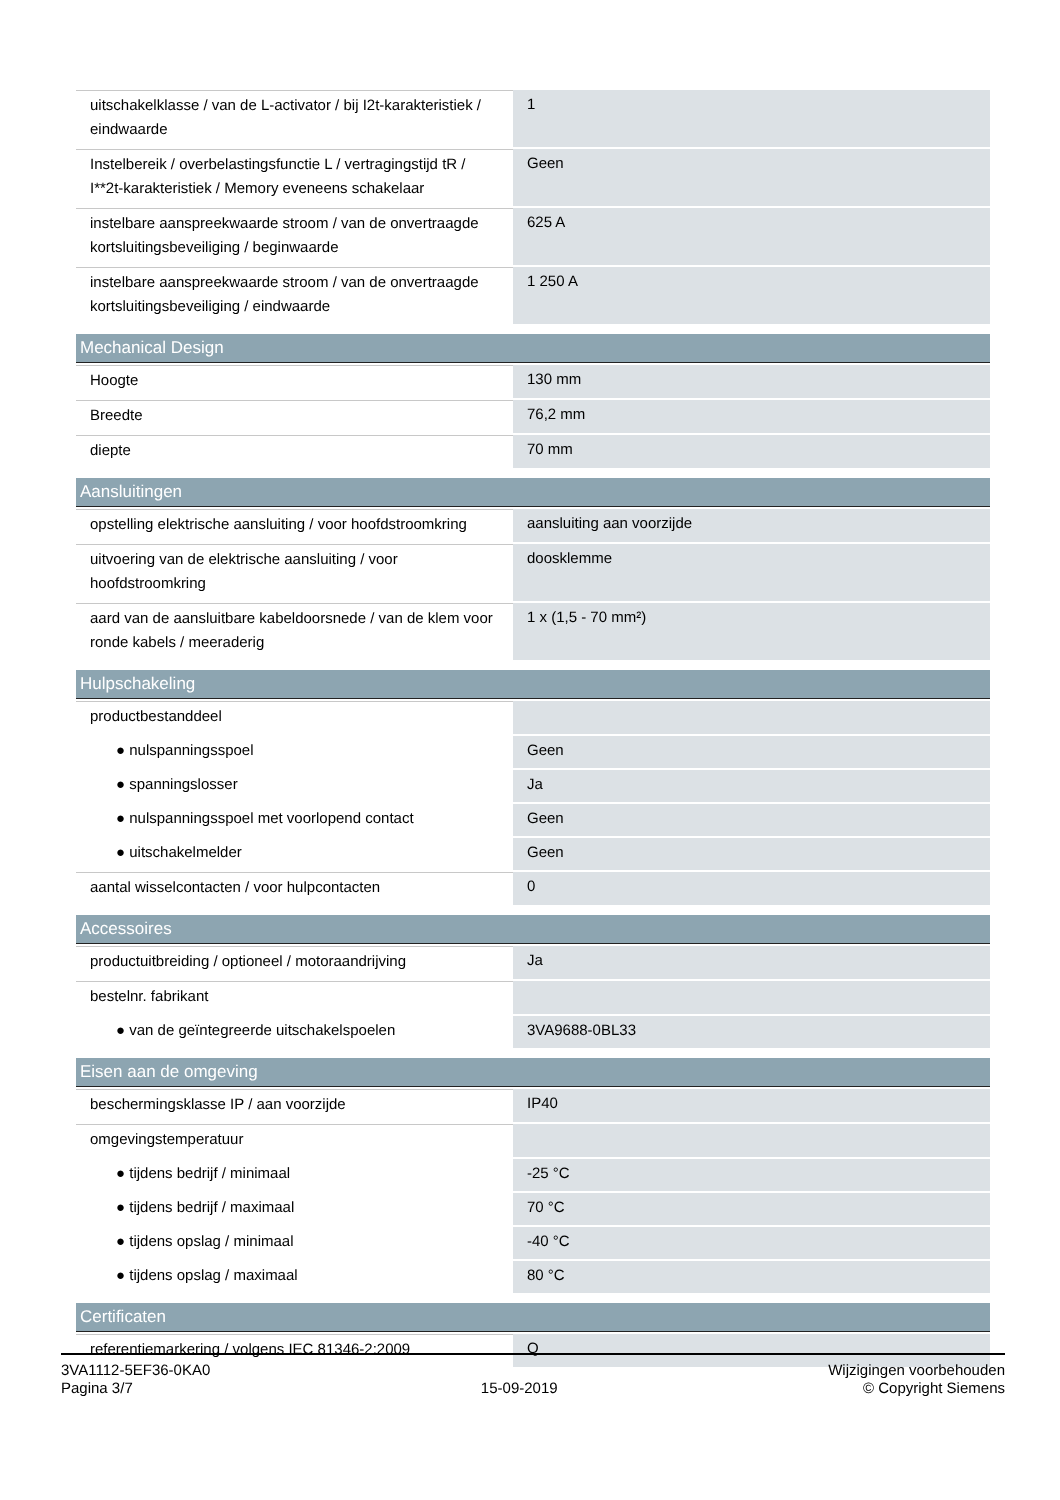| uitschakelklasse / van de L-activator / bij I2t-karakteristiek / eindwaarde | 1 |
| Instelbereik / overbelastingsfunctie L / vertragingstijd tR / I**2t-karakteristiek / Memory eveneens schakelaar | Geen |
| instelbare aanspreekwaarde stroom / van de onvertraagde kortsluitingsbeveiliging / beginwaarde | 625 A |
| instelbare aanspreekwaarde stroom / van de onvertraagde kortsluitingsbeveiliging / eindwaarde | 1 250 A |
| Mechanical Design | |
| Hoogte | 130 mm |
| Breedte | 76,2 mm |
| diepte | 70 mm |
| Aansluitingen | |
| opstelling elektrische aansluiting / voor hoofdstroomkring | aansluiting aan voorzijde |
| uitvoering van de elektrische aansluiting / voor hoofdstroomkring | doosklemme |
| aard van de aansluitbare kabeldoorsnede / van de klem voor ronde kabels / meeraderig | 1 x (1,5 - 70 mm²) |
| Hulpschakeling | |
| productbestanddeel | |
| ● nulspanningsspoel | Geen |
| ● spanningslosser | Ja |
| ● nulspanningsspoel met voorlopend contact | Geen |
| ● uitschakelmelder | Geen |
| aantal wisselcontacten / voor hulpcontacten | 0 |
| Accessoires | |
| productuitbreiding / optioneel / motoraandrijving | Ja |
| bestelnr. fabrikant | |
| ● van de geïntegreerde uitschakelspoelen | 3VA9688-0BL33 |
| Eisen aan de omgeving | |
| beschermingsklasse IP / aan voorzijde | IP40 |
| omgevingstemperatuur | |
| ● tijdens bedrijf / minimaal | -25 °C |
| ● tijdens bedrijf / maximaal | 70 °C |
| ● tijdens opslag / minimaal | -40 °C |
| ● tijdens opslag / maximaal | 80 °C |
| Certificaten | |
| referentiemarkering / volgens IEC 81346-2:2009 | Q |
3VA1112-5EF36-0KA0
Pagina 3/7
15-09-2019
Wijzigingen voorbehouden
© Copyright Siemens